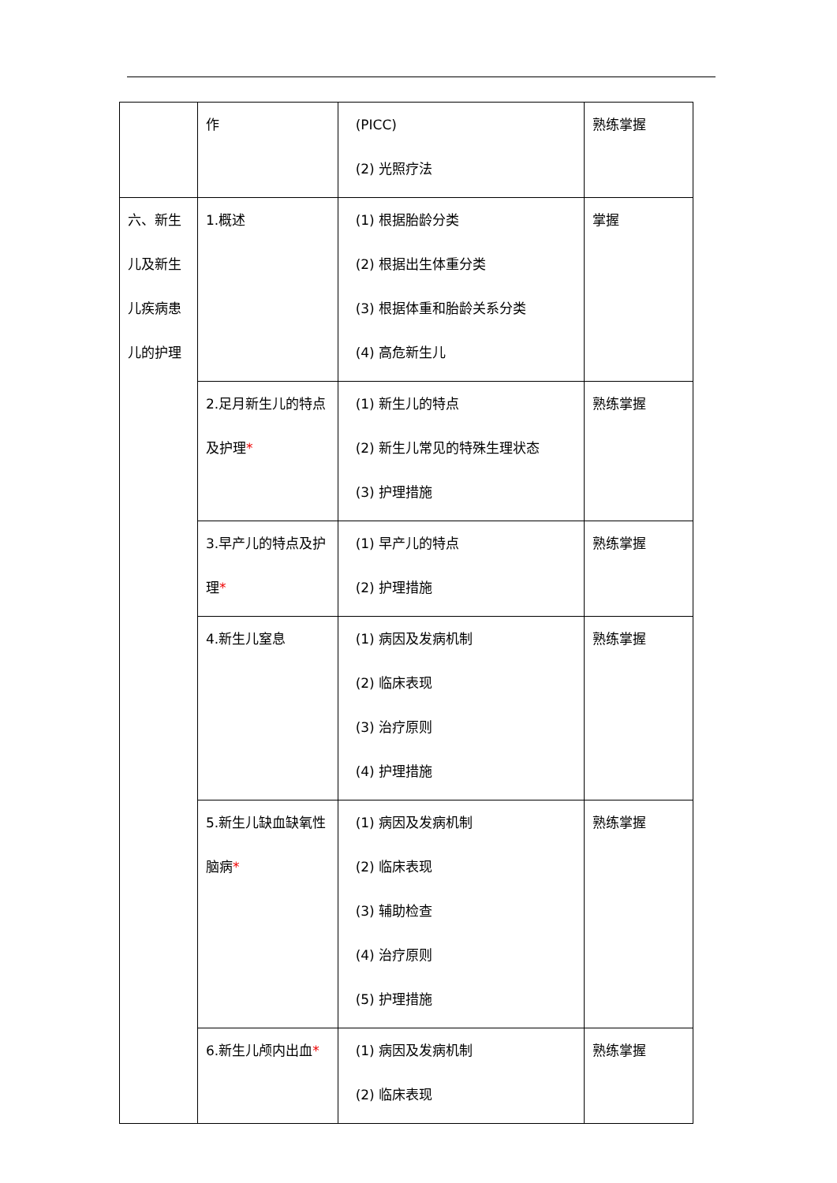| | 作 | (PICC) (2) 光照疗法 | 熟练掌握 |
| 六、新生儿及新生儿疾病患儿的护理 | 1.概述 | (1) 根据胎龄分类 (2) 根据出生体重分类 (3) 根据体重和胎龄关系分类 (4) 高危新生儿 | 掌握 |
| | 2.足月新生儿的特点及护理 * | (1) 新生儿的特点 (2) 新生儿常见的特殊生理状态 (3) 护理措施 | 熟练掌握 |
| | 3.早产儿的特点及护理 * | (1) 早产儿的特点 (2) 护理措施 | 熟练掌握 |
| | 4.新生儿窒息 | (1) 病因及发病机制 (2) 临床表现 (3) 治疗原则 (4) 护理措施 | 熟练掌握 |
| | 5.新生儿缺血缺氧性脑病 * | (1) 病因及发病机制 (2) 临床表现 (3) 辅助检查 (4) 治疗原则 (5) 护理措施 | 熟练掌握 |
| | 6.新生儿颅内出血 * | (1) 病因及发病机制 (2) 临床表现 | 熟练掌握 |